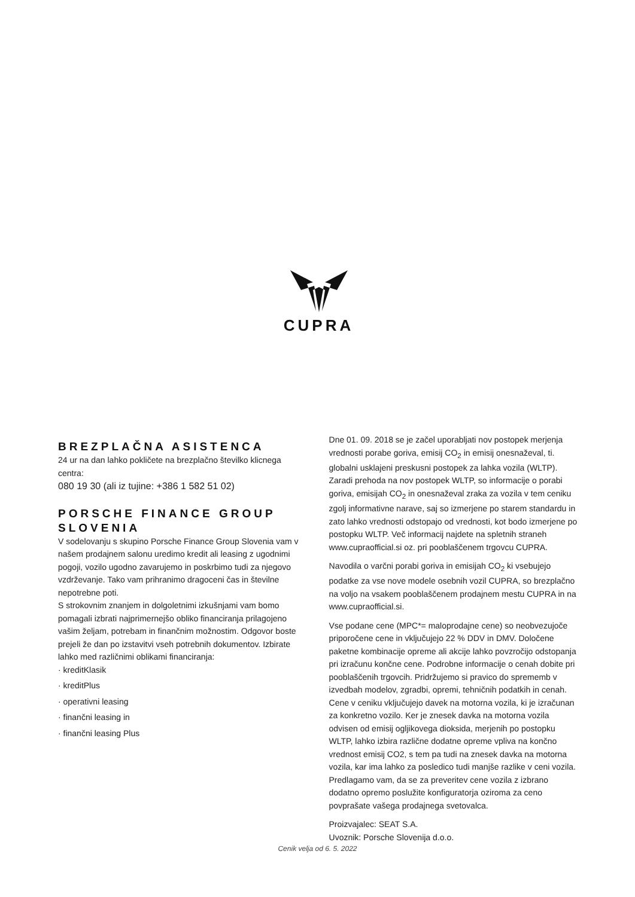CUPRA
BREZPLAČNA ASISTENCA
24 ur na dan lahko pokličete na brezplačno številko klicnega centra:
080 19 30 (ali iz tujine: +386 1 582 51 02)
PORSCHE FINANCE GROUP SLOVENIA
V sodelovanju s skupino Porsche Finance Group Slovenia vam v našem prodajnem salonu uredimo kredit ali leasing z ugodnimi pogoji, vozilo ugodno zavarujemo in poskrbimo tudi za njegovo vzdrževanje. Tako vam prihranimo dragoceni čas in številne nepotrebne poti.
S strokovnim znanjem in dolgoletnimi izkušnjami vam bomo pomagali izbrati najprimernejšo obliko financiranja prilagojeno vašim željam, potrebam in finančnim možnostim. Odgovor boste prejeli že dan po izstavitvi vseh potrebnih dokumentov. Izbirate lahko med različnimi oblikami financiranja:
· kreditKlasik
· kreditPlus
· operativni leasing
· finančni leasing in
· finančni leasing Plus
Dne 01. 09. 2018 se je začel uporabljati nov postopek merjenja vrednosti porabe goriva, emisij CO<sub>2</sub> in emisij onesnaževal, ti. globalni usklajeni preskusni postopek za lahka vozila (WLTP). Zaradi prehoda na nov postopek WLTP, so informacije o porabi goriva, emisijah CO<sub>2</sub> in onesnaževal zraka za vozila v tem ceniku zgolj informativne narave, saj so izmerjene po starem standardu in zato lahko vrednosti odstopajo od vrednosti, kot bodo izmerjene po postopku WLTP. Več informacij najdete na spletnih straneh www.cupraofficial.si oz. pri pooblaščenem trgovcu CUPRA.
Navodila o varčni porabi goriva in emisijah CO<sub>2</sub> ki vsebujejo podatke za vse nove modele osebnih vozil CUPRA, so brezplačno na voljo na vsakem pooblaščenem prodajnem mestu CUPRA in na www.cupraofficial.si.
Vse podane cene (MPC*= maloprodajne cene) so neobvezujoče priporočene cene in vključujejo 22 % DDV in DMV. Določene paketne kombinacije opreme ali akcije lahko povzročijo odstopanja pri izračunu končne cene. Podrobne informacije o cenah dobite pri pooblaščenih trgovcih. Pridržujemo si pravico do sprememb v izvedbah modelov, zgradbi, opremi, tehničnih podatkih in cenah. Cene v ceniku vključujejo davek na motorna vozila, ki je izračunan za konkretno vozilo. Ker je znesek davka na motorna vozila odvisen od emisij ogljikovega dioksida, merjenih po postopku WLTP, lahko izbira različne dodatne opreme vpliva na končno vrednost emisij CO2, s tem pa tudi na znesek davka na motorna vozila, kar ima lahko za posledico tudi manjše razlike v ceni vozila. Predlagamo vam, da se za preveritev cene vozila z izbrano dodatno opremo poslužite konfiguratorja oziroma za ceno povprašate vašega prodajnega svetovalca.
Proizvajalec: SEAT S.A.
Uvoznik: Porsche Slovenija d.o.o.
Cenik velja od 6. 5. 2022